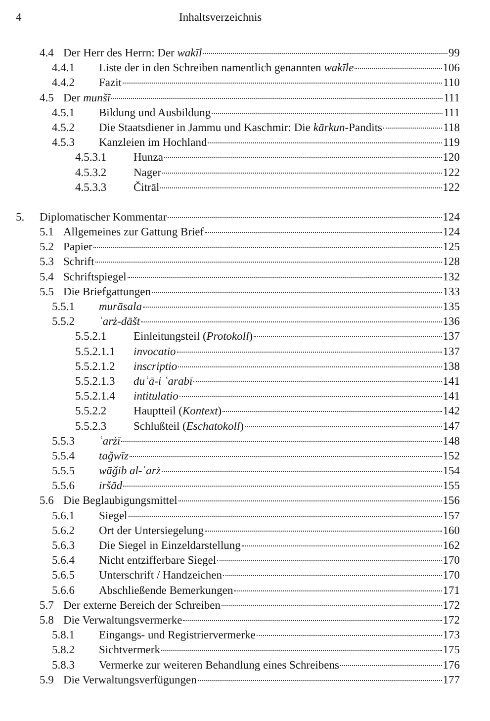4 Inhaltsverzeichnis
4.4 Der Herr des Herrn: Der wakīl 99
4.4.1 Liste der in den Schreiben namentlich genannten wakīle 106
4.4.2 Fazit 110
4.5 Der munšī 111
4.5.1 Bildung und Ausbildung 111
4.5.2 Die Staatsdiener in Jammu und Kaschmir: Die kārkun-Pandits 118
4.5.3 Kanzleien im Hochland 119
4.5.3.1 Hunza 120
4.5.3.2 Nager 122
4.5.3.3 Čitrāl 122
5. Diplomatischer Kommentar 124
5.1 Allgemeines zur Gattung Brief 124
5.2 Papier 125
5.3 Schrift 128
5.4 Schriftspiegel 132
5.5 Die Briefgattungen 133
5.5.1 murāsala 135
5.5.2 ʿarż-dāšt 136
5.5.2.1 Einleitungsteil (Protokoll) 137
5.5.2.1.1 invocatio 137
5.5.2.1.2 inscriptio 138
5.5.2.1.3 duʿā-i ʿarabī 141
5.5.2.1.4 intitulatio 141
5.5.2.2 Hauptteil (Kontext) 142
5.5.2.3 Schlußteil (Eschatokoll) 147
5.5.3 ʿarżī 148
5.5.4 taǧwīz 152
5.5.5 wāǧib al-ʿarż 154
5.5.6 iršād 155
5.6 Die Beglaubigungsmittel 156
5.6.1 Siegel 157
5.6.2 Ort der Untersiegelung 160
5.6.3 Die Siegel in Einzeldarstellung 162
5.6.4 Nicht entzifferbare Siegel 170
5.6.5 Unterschrift / Handzeichen 170
5.6.6 Abschließende Bemerkungen 171
5.7 Der externe Bereich der Schreiben 172
5.8 Die Verwaltungsvermerke 172
5.8.1 Eingangs- und Registriervermerke 173
5.8.2 Sichtvermerk 175
5.8.3 Vermerke zur weiteren Behandlung eines Schreibens 176
5.9 Die Verwaltungsverfügungen 177